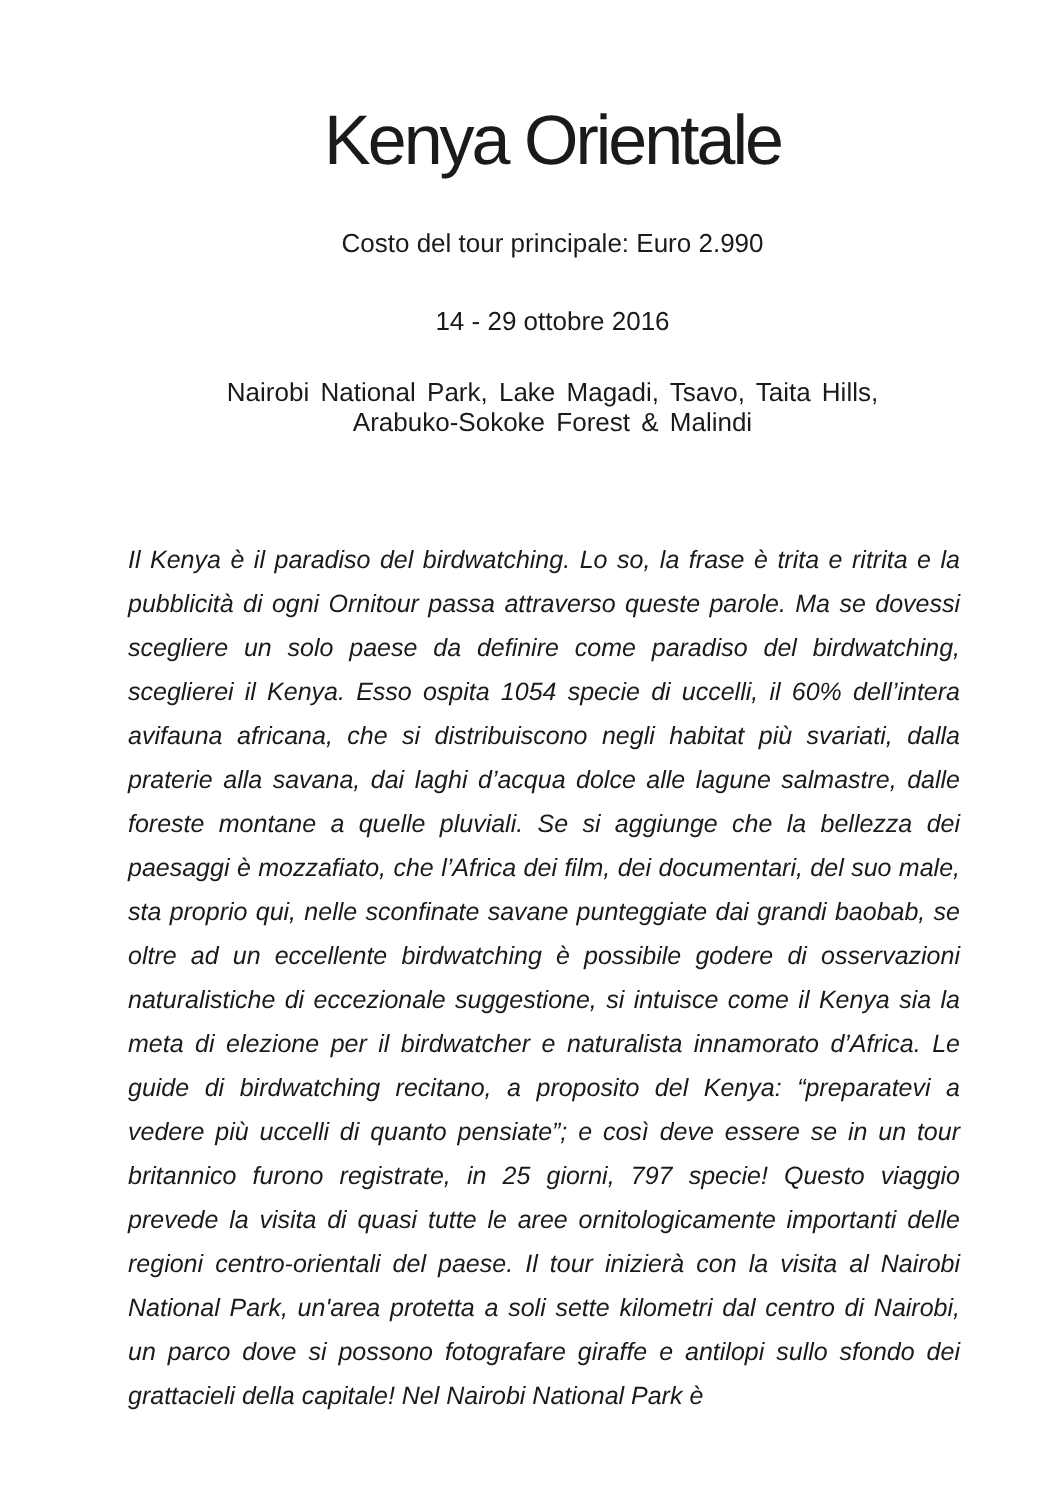Kenya Orientale
Costo del tour principale: Euro 2.990
14 - 29 ottobre 2016
Nairobi National Park, Lake Magadi, Tsavo, Taita Hills,
Arabuko-Sokoke Forest & Malindi
Il Kenya è il paradiso del birdwatching. Lo so, la frase è trita e ritrita e la pubblicità di ogni Ornitour passa attraverso queste parole. Ma se dovessi scegliere un solo paese da definire come paradiso del birdwatching, sceglierei il Kenya. Esso ospita 1054 specie di uccelli, il 60% dell’intera avifauna africana, che si distribuiscono negli habitat più svariati, dalla praterie alla savana, dai laghi d’acqua dolce alle lagune salmastre, dalle foreste montane a quelle pluviali. Se si aggiunge che la bellezza dei paesaggi è mozzafiato, che l’Africa dei film, dei documentari, del suo male, sta proprio qui, nelle sconfinate savane punteggiate dai grandi baobab, se oltre ad un eccellente birdwatching è possibile godere di osservazioni naturalistiche di eccezionale suggestione, si intuisce come il Kenya sia la meta di elezione per il birdwatcher e naturalista innamorato d’Africa. Le guide di birdwatching recitano, a proposito del Kenya: “preparatevi a vedere più uccelli di quanto pensiate”; e così deve essere se in un tour britannico furono registrate, in 25 giorni, 797 specie! Questo viaggio prevede la visita di quasi tutte le aree ornitologicamente importanti delle regioni centro-orientali del paese. Il tour inizierà con la visita al Nairobi National Park, un'area protetta a soli sette kilometri dal centro di Nairobi, un parco dove si possono fotografare giraffe e antilopi sullo sfondo dei grattacieli della capitale! Nel Nairobi National Park è